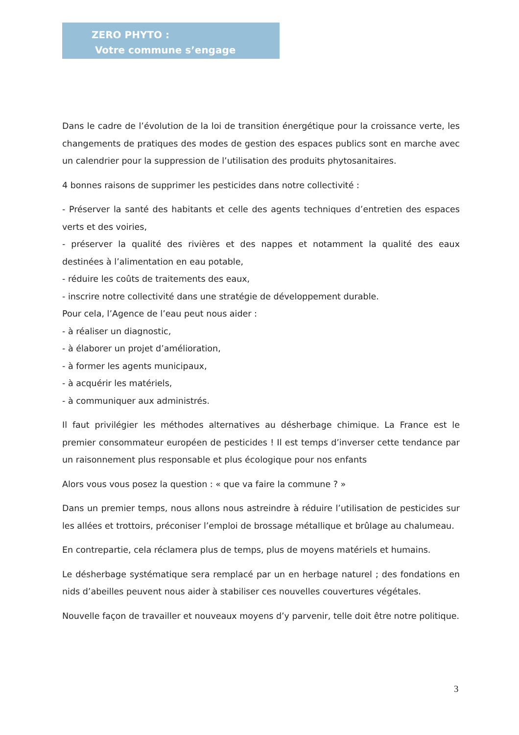ZERO PHYTO :
Votre commune s’engage
Dans le cadre de l’évolution de la loi de transition énergétique pour la croissance verte, les changements de pratiques des modes de gestion des espaces publics sont en marche avec un calendrier pour la suppression de l’utilisation des produits phytosanitaires.
4 bonnes raisons de supprimer les pesticides dans notre collectivité :
- Préserver la santé des habitants et celle des agents techniques d’entretien des espaces verts et des voiries,
- préserver la qualité des rivières et des nappes et notamment la qualité des eaux destinées à l’alimentation en eau potable,
- réduire les coûts de traitements des eaux,
- inscrire notre collectivité dans une stratégie de développement durable.
Pour cela, l’Agence de l’eau peut nous aider :
- à réaliser un diagnostic,
- à élaborer un projet d’amélioration,
- à former les agents municipaux,
- à acquérir les matériels,
- à communiquer aux administrés.
Il faut privilégier les méthodes alternatives au désherbage chimique. La France est le premier consommateur européen de pesticides ! Il est temps d’inverser cette tendance par un raisonnement plus responsable et plus écologique pour nos enfants
Alors vous vous posez la question : « que va faire la commune ? »
Dans un premier temps, nous allons nous astreindre à réduire l’utilisation de pesticides sur les allées et trottoirs, préconiser l’emploi de brossage métallique et brûlage au chalumeau.
En contrepartie, cela réclamera plus de temps, plus de moyens matériels et humains.
Le désherbage systématique sera remplacé par un en herbage naturel ; des fondations en nids d’abeilles peuvent nous aider à stabiliser ces nouvelles couvertures végétales.
Nouvelle façon de travailler et nouveaux moyens d’y parvenir, telle doit être notre politique.
3